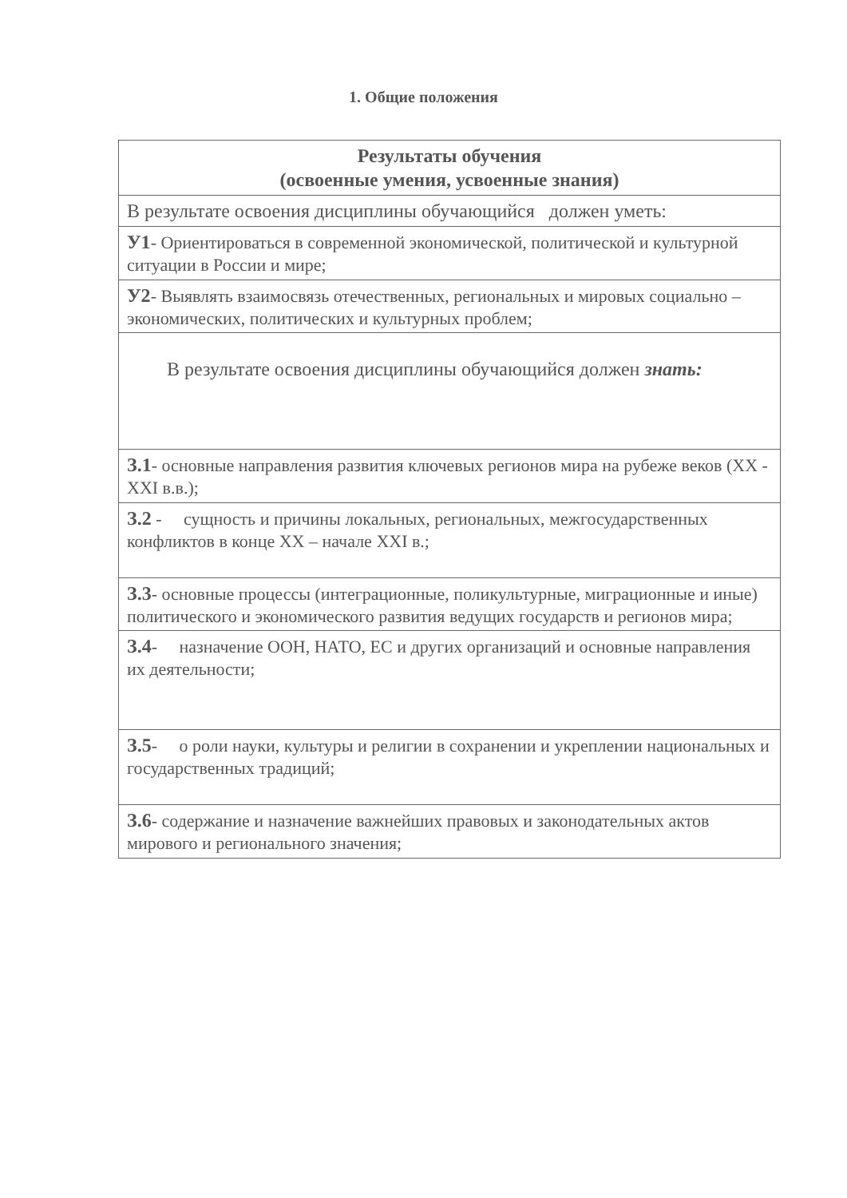1. Общие положения
| Результаты обучения (освоенные умения, усвоенные знания) |
| --- |
| В результате освоения дисциплины обучающийся должен уметь: |
| У1 - Ориентироваться в современной экономической, политической и культурной ситуации в России и мире; |
| У2 - Выявлять взаимосвязь отечественных, региональных и мировых социально – экономических, политических и культурных проблем; |
| В результате освоения дисциплины обучающийся должен знать: |
| З.1 - основные направления развития ключевых регионов мира на рубеже веков (XX - XXI в.в.); |
| З.2 - сущность и причины локальных, региональных, межгосударственных конфликтов в конце XX – начале XXI в.; |
| З.3 - основные процессы (интеграционные, поликультурные, миграционные и иные) политического и экономического развития ведущих государств и регионов мира; |
| З.4 - назначение ООН, НАТО, ЕС и других организаций и основные направления их деятельности; |
| З.5 - о роли науки, культуры и религии в сохранении и укреплении национальных и государственных традиций; |
| З.6 - содержание и назначение важнейших правовых и законодательных актов мирового и регионального значения; |